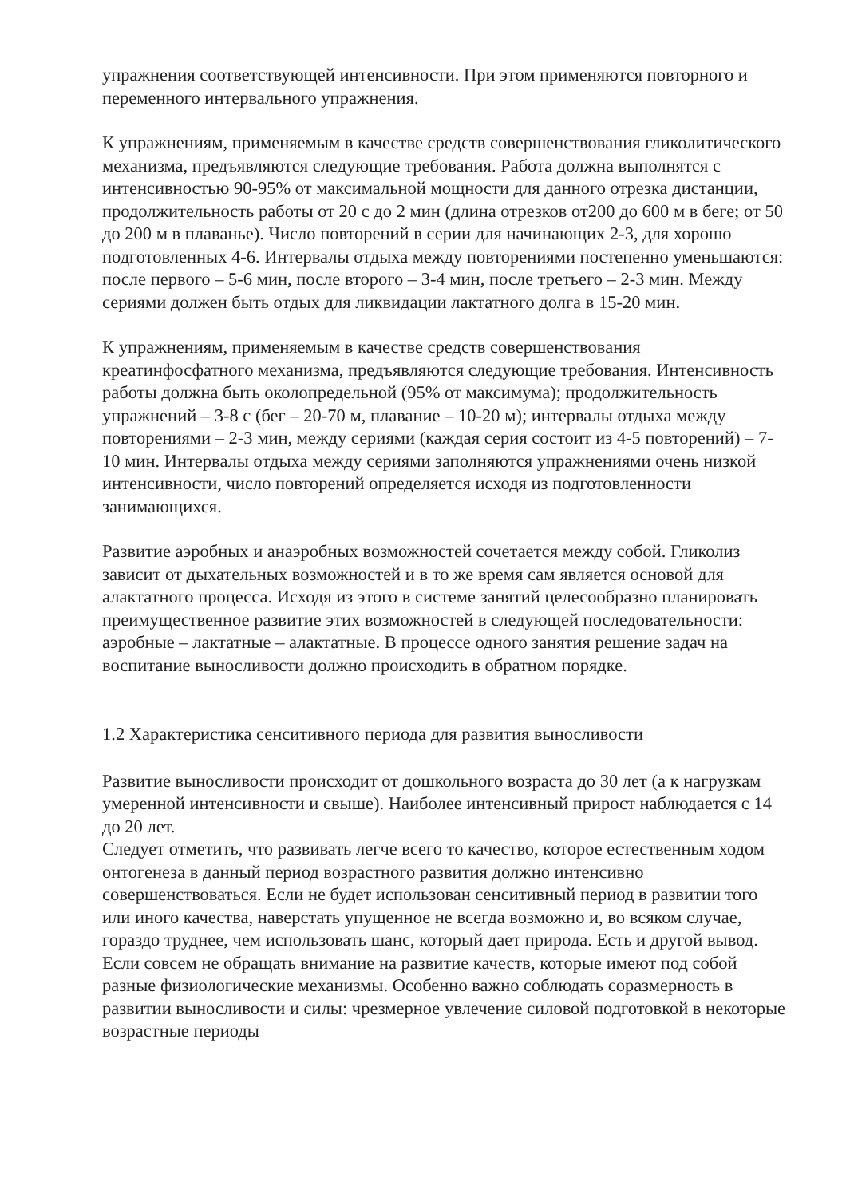упражнения соответствующей интенсивности. При этом применяются повторного и переменного интервального упражнения.
К упражнениям, применяемым в качестве средств совершенствования гликолитического механизма, предъявляются следующие требования. Работа должна выполнятся с интенсивностью 90-95% от максимальной мощности для данного отрезка дистанции, продолжительность работы от 20 с до 2 мин (длина отрезков от200 до 600 м в беге; от 50 до 200 м в плаванье). Число повторений в серии для начинающих 2-3, для хорошо подготовленных 4-6. Интервалы отдыха между повторениями постепенно уменьшаются: после первого – 5-6 мин, после второго – 3-4 мин, после третьего – 2-3 мин. Между сериями должен быть отдых для ликвидации лактатного долга в 15-20 мин.
К упражнениям, применяемым в качестве средств совершенствования креатинфосфатного механизма, предъявляются следующие требования. Интенсивность работы должна быть околопредельной (95% от максимума); продолжительность упражнений – 3-8 с (бег – 20-70 м, плавание – 10-20 м); интервалы отдыха между повторениями – 2-3 мин, между сериями (каждая серия состоит из 4-5 повторений) – 7-10 мин. Интервалы отдыха между сериями заполняются упражнениями очень низкой интенсивности, число повторений определяется исходя из подготовленности занимающихся.
Развитие аэробных и анаэробных возможностей сочетается между собой. Гликолиз зависит от дыхательных возможностей и в то же время сам является основой для алактатного процесса. Исходя из этого в системе занятий целесообразно планировать преимущественное развитие этих возможностей в следующей последовательности: аэробные – лактатные – алактатные. В процессе одного занятия решение задач на воспитание выносливости должно происходить в обратном порядке.
1.2 Характеристика сенситивного периода для развития выносливости
Развитие выносливости происходит от дошкольного возраста до 30 лет (а к нагрузкам умеренной интенсивности и свыше). Наиболее интенсивный прирост наблюдается с 14 до 20 лет.
Следует отметить, что развивать легче всего то качество, которое естественным ходом онтогенеза в данный период возрастного развития должно интенсивно совершенствоваться. Если не будет использован сенситивный период в развитии того или иного качества, наверстать упущенное не всегда возможно и, во всяком случае, гораздо труднее, чем использовать шанс, который дает природа. Есть и другой вывод. Если совсем не обращать внимание на развитие качеств, которые имеют под собой разные физиологические механизмы. Особенно важно соблюдать соразмерность в развитии выносливости и силы: чрезмерное увлечение силовой подготовкой в некоторые возрастные периоды